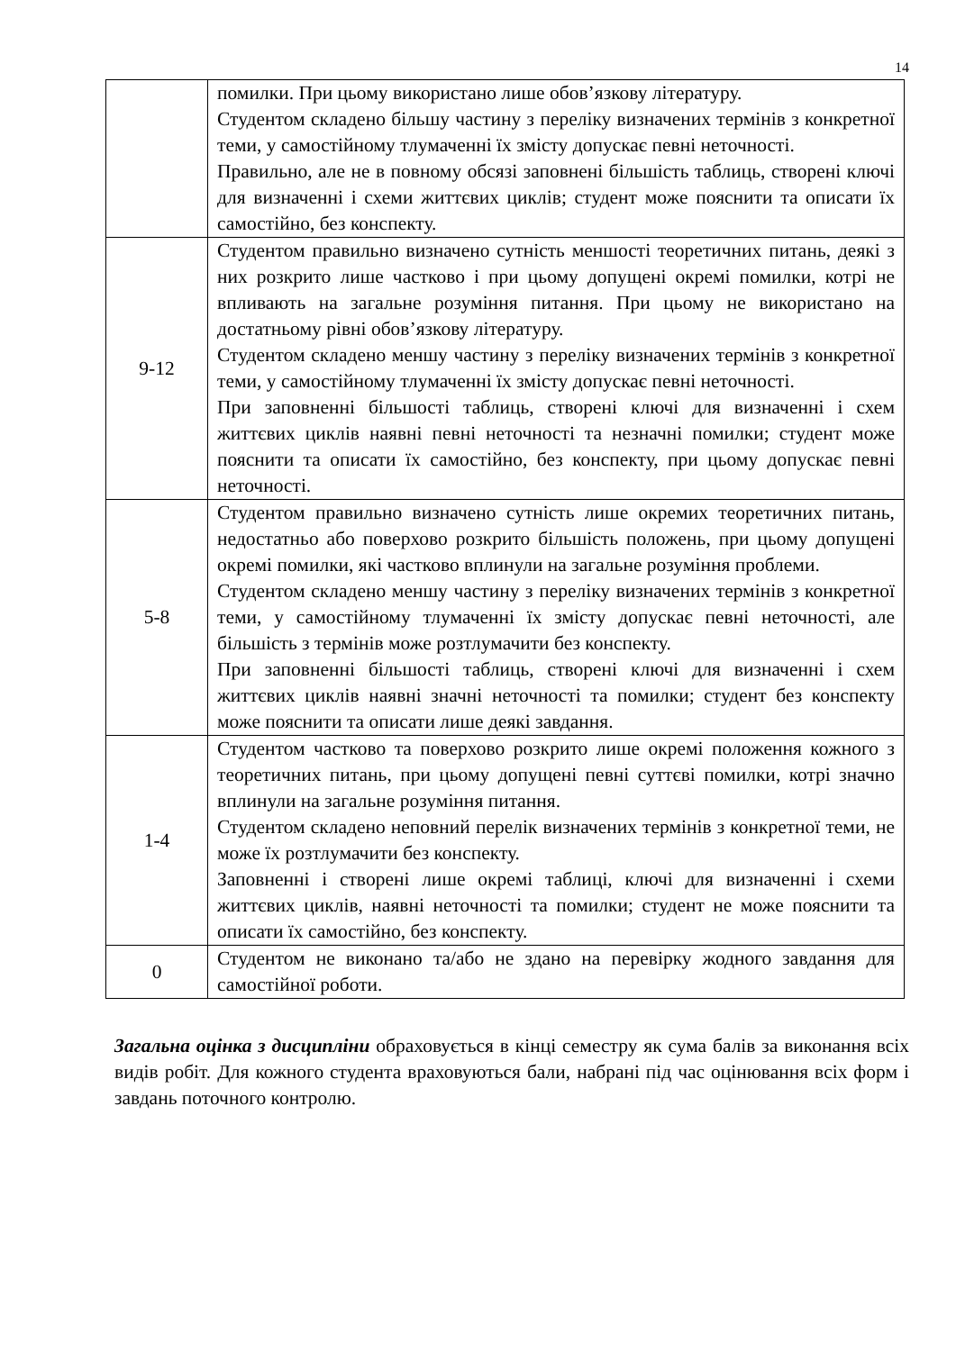14
| | помилки. При цьому використано лише обов’язкову літературу. Студентом складено більшу частину з переліку визначених термінів з конкретної теми, у самостійному тлумаченні їх змісту допускає певні неточності. Правильно, але не в повному обсязі заповнені більшість таблиць, створені ключі для визначенні і схеми життєвих циклів; студент може пояснити та описати їх самостійно, без конспекту. |
| 9-12 | Студентом правильно визначено сутність меншості теоретичних питань, деякі з них розкрито лише частково і при цьому допущені окремі помилки, котрі не впливають на загальне розуміння питання. При цьому не використано на достатньому рівні обов’язкову літературу. Студентом складено меншу частину з переліку визначених термінів з конкретної теми, у самостійному тлумаченні їх змісту допускає певні неточності. При заповненні більшості таблиць, створені ключі для визначенні і схем життєвих циклів наявні певні неточності та незначні помилки; студент може пояснити та описати їх самостійно, без конспекту, при цьому допускає певні неточності. |
| 5-8 | Студентом правильно визначено сутність лише окремих теоретичних питань, недостатньо або поверхово розкрито більшість положень, при цьому допущені окремі помилки, які частково вплинули на загальне розуміння проблеми. Студентом складено меншу частину з переліку визначених термінів з конкретної теми, у самостійному тлумаченні їх змісту допускає певні неточності, але більшість з термінів може розтлумачити без конспекту. При заповненні більшості таблиць, створені ключі для визначенні і схем життєвих циклів наявні значні неточності та помилки; студент без конспекту може пояснити та описати лише деякі завдання. |
| 1-4 | Студентом частково та поверхово розкрито лише окремі положення кожного з теоретичних питань, при цьому допущені певні суттєві помилки, котрі значно вплинули на загальне розуміння питання. Студентом складено неповний перелік визначених термінів з конкретної теми, не може їх розтлумачити без конспекту. Заповненні і створені лише окремі таблиці, ключі для визначенні і схеми життєвих циклів, наявні неточності та помилки; студент не може пояснити та описати їх самостійно, без конспекту. |
| 0 | Студентом не виконано та/або не здано на перевірку жодного завдання для самостійної роботи. |
Загальна оцінка з дисципліни обраховується в кінці семестру як сума балів за виконання всіх видів робіт. Для кожного студента враховуються бали, набрані під час оцінювання всіх форм і завдань поточного контролю.